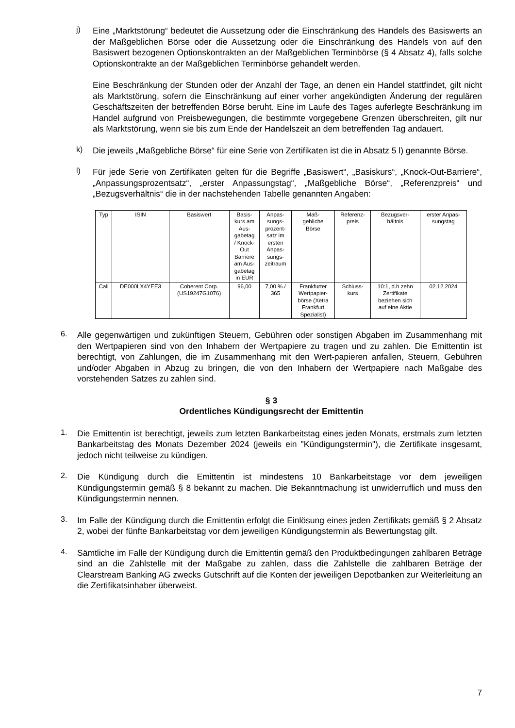j)
Eine „Marktstörung“ bedeutet die Aussetzung oder die Einschränkung des Handels des Basiswerts an der Maßgeblichen Börse oder die Aussetzung oder die Einschränkung des Handels von auf den Basiswert bezogenen Optionskontrakten an der Maßgeblichen Terminbörse (§ 4 Absatz 4), falls solche Optionskontrakte an der Maßgeblichen Terminbörse gehandelt werden.
Eine Beschränkung der Stunden oder der Anzahl der Tage, an denen ein Handel stattfindet, gilt nicht als Marktstörung, sofern die Einschränkung auf einer vorher angekündigten Änderung der regulären Geschäftszeiten der betreffenden Börse beruht. Eine im Laufe des Tages auferlegte Beschränkung im Handel aufgrund von Preisbewegungen, die bestimmte vorgegebene Grenzen überschreiten, gilt nur als Marktstörung, wenn sie bis zum Ende der Handelszeit an dem betreffenden Tag andauert.
k)
Die jeweils „Maßgebliche Börse“ für eine Serie von Zertifikaten ist die in Absatz 5 l) genannte Börse.
l)
Für jede Serie von Zertifikaten gelten für die Begriffe „Basiswert“, „Basiskurs“, „Knock-Out-Barriere“, „Anpassungsprozentsatz“, „erster Anpassungstag“, „Maßgebliche Börse“, „Referenzpreis“ und „Bezugsverhältnis“ die in der nachstehenden Tabelle genannten Angaben:
| Typ | ISIN | Basiswert | Basis- kurs am Aus- gabetag / Knock- Out Barriere am Aus- gabetag in EUR | Anpas- sungs- prozent- satz im ersten Anpas- sungs- zeitraum | Maß- gebliche Börse | Referenz- preis | Bezugsver- hältnis | erster Anpas- sungstag |
| Call | DE000LX4YEE3 | Coherent Corp. (US19247G1076) | 96,00 | 7,00 % / 365 | Frankfurter Wertpapier- börse (Xetra Frankfurt Spezialist) | Schluss- kurs | 10:1, d.h zehn Zertifikate beziehen sich auf eine Aktie | 02.12.2024 |
6.
Alle gegenwärtigen und zukünftigen Steuern, Gebühren oder sonstigen Abgaben im Zusammenhang mit den Wertpapieren sind von den Inhabern der Wertpapiere zu tragen und zu zahlen. Die Emittentin ist berechtigt, von Zahlungen, die im Zusammenhang mit den Wert-papieren anfallen, Steuern, Gebühren und/oder Abgaben in Abzug zu bringen, die von den Inhabern der Wertpapiere nach Maßgabe des vorstehenden Satzes zu zahlen sind.
§ 3
Ordentliches Kündigungsrecht der Emittentin
1.
Die Emittentin ist berechtigt, jeweils zum letzten Bankarbeitstag eines jeden Monats, erstmals zum letzten Bankarbeitstag des Monats Dezember 2024 (jeweils ein "Kündigungstermin"), die Zertifikate insgesamt, jedoch nicht teilweise zu kündigen.
2.
Die Kündigung durch die Emittentin ist mindestens 10 Bankarbeitstage vor dem jeweiligen Kündigungstermin gemäß § 8 bekannt zu machen. Die Bekanntmachung ist unwiderruflich und muss den Kündigungstermin nennen.
3.
Im Falle der Kündigung durch die Emittentin erfolgt die Einlösung eines jeden Zertifikats gemäß § 2 Absatz 2, wobei der fünfte Bankarbeitstag vor dem jeweiligen Kündigungstermin als Bewertungstag gilt.
4.
Sämtliche im Falle der Kündigung durch die Emittentin gemäß den Produktbedingungen zahlbaren Beträge sind an die Zahlstelle mit der Maßgabe zu zahlen, dass die Zahlstelle die zahlbaren Beträge der Clearstream Banking AG zwecks Gutschrift auf die Konten der jeweiligen Depotbanken zur Weiterleitung an die Zertifikatsinhaber überweist.
7